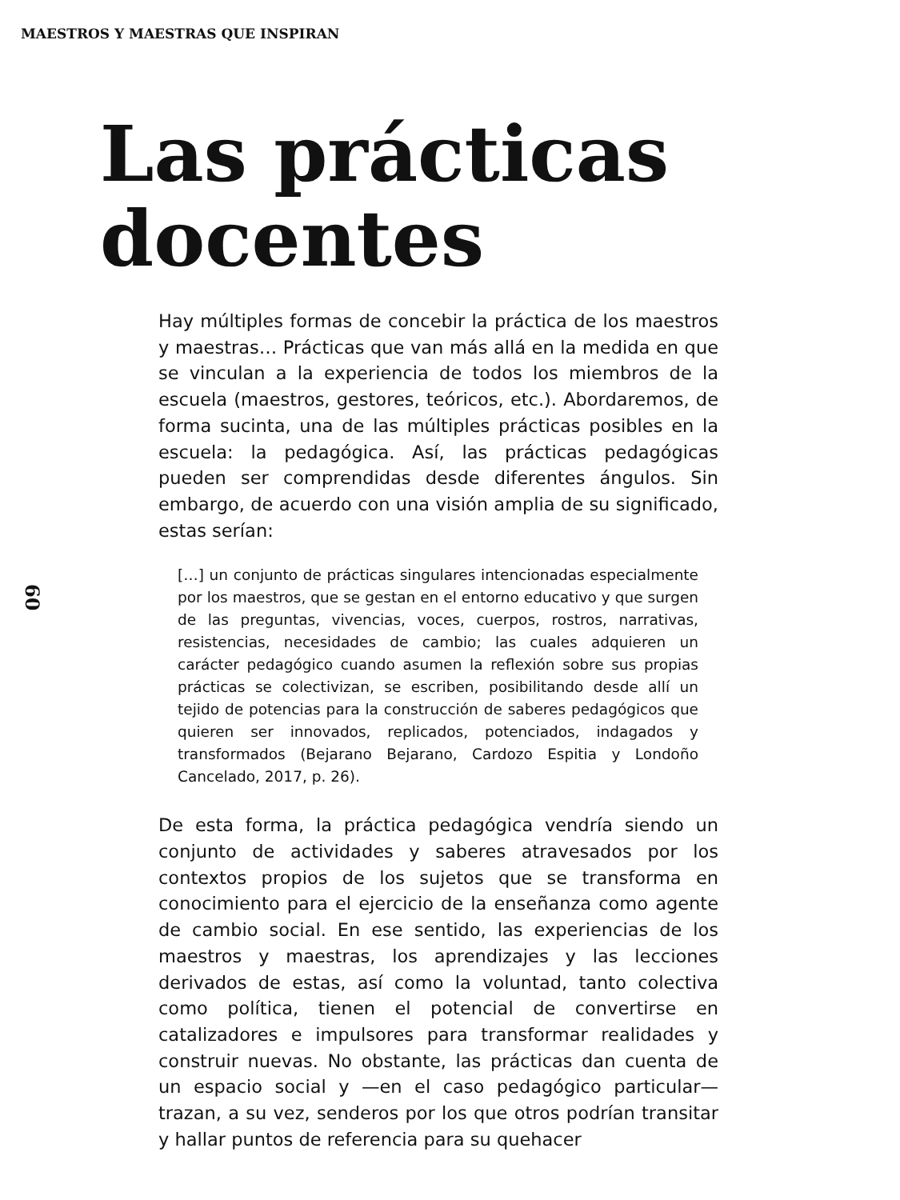MAESTROS Y MAESTRAS QUE INSPIRAN
60
Las prácticas
docentes
Hay múltiples formas de concebir la práctica de los maestros y maestras… Prácticas que van más allá en la medida en que se vinculan a la experiencia de todos los miembros de la escuela (maestros, gestores, teóricos, etc.). Abordaremos, de forma sucinta, una de las múltiples prácticas posibles en la escuela: la pedagógica. Así, las prácticas pedagógicas pueden ser comprendidas desde diferentes ángulos. Sin embargo, de acuerdo con una visión amplia de su significado, estas serían:
[…] un conjunto de prácticas singulares intencionadas especialmente por los maestros, que se gestan en el entorno educativo y que surgen de las preguntas, vivencias, voces, cuerpos, rostros, narrativas, resistencias, necesidades de cambio; las cuales adquieren un carácter pedagógico cuando asumen la reflexión sobre sus propias prácticas se colectivizan, se escriben, posibilitando desde allí un tejido de potencias para la construcción de saberes pedagógicos que quieren ser innovados, replicados, potenciados, indagados y transformados (Bejarano Bejarano, Cardozo Espitia y Londoño Cancelado, 2017, p. 26).
De esta forma, la práctica pedagógica vendría siendo un conjunto de actividades y saberes atravesados por los contextos propios de los sujetos que se transforma en conocimiento para el ejercicio de la enseñanza como agente de cambio social. En ese sentido, las experiencias de los maestros y maestras, los aprendizajes y las lecciones derivados de estas, así como la voluntad, tanto colectiva como política, tienen el potencial de convertirse en catalizadores e impulsores para transformar realidades y construir nuevas. No obstante, las prácticas dan cuenta de un espacio social y —en el caso pedagógico particular— trazan, a su vez, senderos por los que otros podrían transitar y hallar puntos de referencia para su quehacer